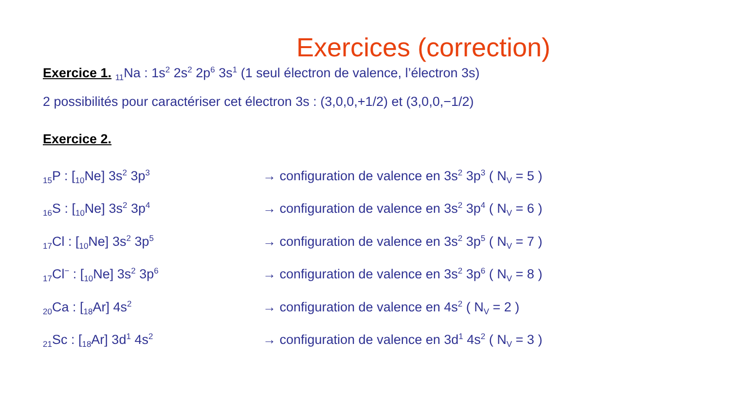Exercices (correction)
Exercice 1. <sub>11</sub>Na : 1s<sup>2</sup> 2s<sup>2</sup> 2p<sup>6</sup> 3s<sup>1</sup> (1 seul électron de valence, l’électron 3s)
2 possibilités pour caractériser cet électron 3s : (3,0,0,+1/2) et (3,0,0,−1/2)
Exercice 2.
<sub>15</sub>P : [<sub>10</sub>Ne] 3s<sup>2</sup> 3p<sup>3</sup>
→ configuration de valence en 3s<sup>2</sup> 3p<sup>3</sup> ( N<sub>V</sub> = 5 )
<sub>16</sub>S : [<sub>10</sub>Ne] 3s<sup>2</sup> 3p<sup>4</sup>
→ configuration de valence en 3s<sup>2</sup> 3p<sup>4</sup> ( N<sub>V</sub> = 6 )
<sub>17</sub>Cl : [<sub>10</sub>Ne] 3s<sup>2</sup> 3p<sup>5</sup>
→ configuration de valence en 3s<sup>2</sup> 3p<sup>5</sup> ( N<sub>V</sub> = 7 )
<sub>17</sub>Cl<sup>−</sup> : [<sub>10</sub>Ne] 3s<sup>2</sup> 3p<sup>6</sup>
→ configuration de valence en 3s<sup>2</sup> 3p<sup>6</sup> ( N<sub>V</sub> = 8 )
<sub>20</sub>Ca : [<sub>18</sub>Ar] 4s<sup>2</sup>
→ configuration de valence en 4s<sup>2</sup> ( N<sub>V</sub> = 2 )
<sub>21</sub>Sc : [<sub>18</sub>Ar] 3d<sup>1</sup> 4s<sup>2</sup>
→ configuration de valence en 3d<sup>1</sup> 4s<sup>2</sup> ( N<sub>V</sub> = 3 )